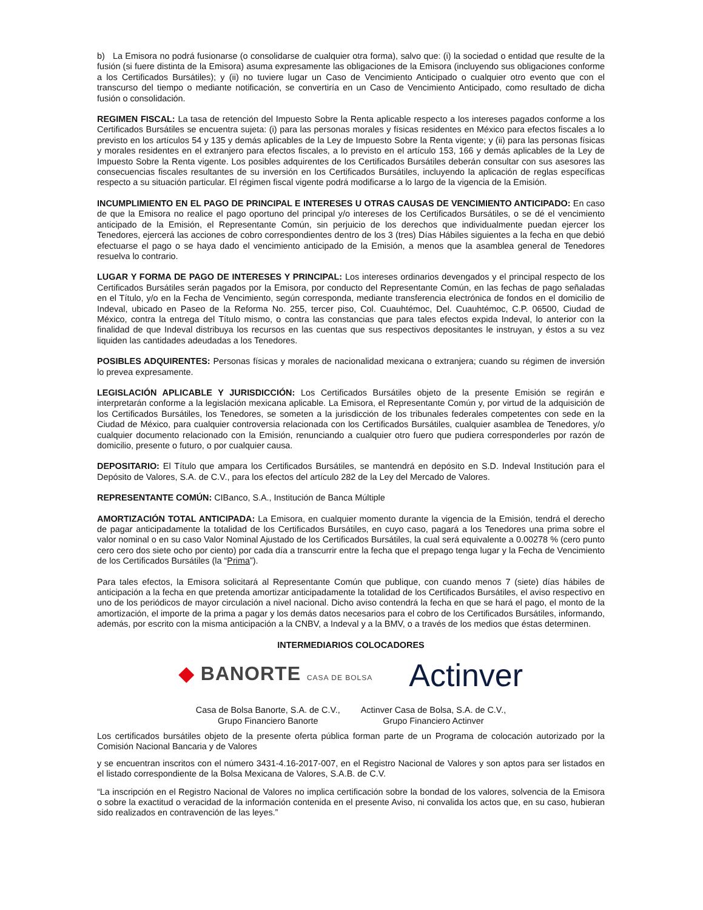b) La Emisora no podrá fusionarse (o consolidarse de cualquier otra forma), salvo que: (i) la sociedad o entidad que resulte de la fusión (si fuere distinta de la Emisora) asuma expresamente las obligaciones de la Emisora (incluyendo sus obligaciones conforme a los Certificados Bursátiles); y (ii) no tuviere lugar un Caso de Vencimiento Anticipado o cualquier otro evento que con el transcurso del tiempo o mediante notificación, se convertiría en un Caso de Vencimiento Anticipado, como resultado de dicha fusión o consolidación.
REGIMEN FISCAL: La tasa de retención del Impuesto Sobre la Renta aplicable respecto a los intereses pagados conforme a los Certificados Bursátiles se encuentra sujeta: (i) para las personas morales y físicas residentes en México para efectos fiscales a lo previsto en los artículos 54 y 135 y demás aplicables de la Ley de Impuesto Sobre la Renta vigente; y (ii) para las personas físicas y morales residentes en el extranjero para efectos fiscales, a lo previsto en el artículo 153, 166 y demás aplicables de la Ley de Impuesto Sobre la Renta vigente. Los posibles adquirentes de los Certificados Bursátiles deberán consultar con sus asesores las consecuencias fiscales resultantes de su inversión en los Certificados Bursátiles, incluyendo la aplicación de reglas específicas respecto a su situación particular. El régimen fiscal vigente podrá modificarse a lo largo de la vigencia de la Emisión.
INCUMPLIMIENTO EN EL PAGO DE PRINCIPAL E INTERESES U OTRAS CAUSAS DE VENCIMIENTO ANTICIPADO: En caso de que la Emisora no realice el pago oportuno del principal y/o intereses de los Certificados Bursátiles, o se dé el vencimiento anticipado de la Emisión, el Representante Común, sin perjuicio de los derechos que individualmente puedan ejercer los Tenedores, ejercerá las acciones de cobro correspondientes dentro de los 3 (tres) Días Hábiles siguientes a la fecha en que debió efectuarse el pago o se haya dado el vencimiento anticipado de la Emisión, a menos que la asamblea general de Tenedores resuelva lo contrario.
LUGAR Y FORMA DE PAGO DE INTERESES Y PRINCIPAL: Los intereses ordinarios devengados y el principal respecto de los Certificados Bursátiles serán pagados por la Emisora, por conducto del Representante Común, en las fechas de pago señaladas en el Título, y/o en la Fecha de Vencimiento, según corresponda, mediante transferencia electrónica de fondos en el domicilio de Indeval, ubicado en Paseo de la Reforma No. 255, tercer piso, Col. Cuauhtémoc, Del. Cuauhtémoc, C.P. 06500, Ciudad de México, contra la entrega del Título mismo, o contra las constancias que para tales efectos expida Indeval, lo anterior con la finalidad de que Indeval distribuya los recursos en las cuentas que sus respectivos depositantes le instruyan, y éstos a su vez liquiden las cantidades adeudadas a los Tenedores.
POSIBLES ADQUIRENTES: Personas físicas y morales de nacionalidad mexicana o extranjera; cuando su régimen de inversión lo prevea expresamente.
LEGISLACIÓN APLICABLE Y JURISDICCIÓN: Los Certificados Bursátiles objeto de la presente Emisión se regirán e interpretarán conforme a la legislación mexicana aplicable. La Emisora, el Representante Común y, por virtud de la adquisición de los Certificados Bursátiles, los Tenedores, se someten a la jurisdicción de los tribunales federales competentes con sede en la Ciudad de México, para cualquier controversia relacionada con los Certificados Bursátiles, cualquier asamblea de Tenedores, y/o cualquier documento relacionado con la Emisión, renunciando a cualquier otro fuero que pudiera corresponderles por razón de domicilio, presente o futuro, o por cualquier causa.
DEPOSITARIO: El Título que ampara los Certificados Bursátiles, se mantendrá en depósito en S.D. Indeval Institución para el Depósito de Valores, S.A. de C.V., para los efectos del artículo 282 de la Ley del Mercado de Valores.
REPRESENTANTE COMÚN: CIBanco, S.A., Institución de Banca Múltiple
AMORTIZACIÓN TOTAL ANTICIPADA: La Emisora, en cualquier momento durante la vigencia de la Emisión, tendrá el derecho de pagar anticipadamente la totalidad de los Certificados Bursátiles, en cuyo caso, pagará a los Tenedores una prima sobre el valor nominal o en su caso Valor Nominal Ajustado de los Certificados Bursátiles, la cual será equivalente a 0.00278 % (cero punto cero cero dos siete ocho por ciento) por cada día a transcurrir entre la fecha que el prepago tenga lugar y la Fecha de Vencimiento de los Certificados Bursátiles (la “Prima”).
Para tales efectos, la Emisora solicitará al Representante Común que publique, con cuando menos 7 (siete) días hábiles de anticipación a la fecha en que pretenda amortizar anticipadamente la totalidad de los Certificados Bursátiles, el aviso respectivo en uno de los periódicos de mayor circulación a nivel nacional. Dicho aviso contendrá la fecha en que se hará el pago, el monto de la amortización, el importe de la prima a pagar y los demás datos necesarios para el cobro de los Certificados Bursátiles, informando, además, por escrito con la misma anticipación a la CNBV, a Indeval y a la BMV, o a través de los medios que éstas determinen.
INTERMEDIARIOS COLOCADORES
◆ BANORTE CASA DE BOLSA
Actinver
Casa de Bolsa Banorte, S.A. de C.V.,
Grupo Financiero Banorte
Actinver Casa de Bolsa, S.A. de C.V.,
Grupo Financiero Actinver
Los certificados bursátiles objeto de la presente oferta pública forman parte de un Programa de colocación autorizado por la Comisión Nacional Bancaria y de Valores
y se encuentran inscritos con el número 3431-4.16-2017-007, en el Registro Nacional de Valores y son aptos para ser listados en el listado correspondiente de la Bolsa Mexicana de Valores, S.A.B. de C.V.
“La inscripción en el Registro Nacional de Valores no implica certificación sobre la bondad de los valores, solvencia de la Emisora o sobre la exactitud o veracidad de la información contenida en el presente Aviso, ni convalida los actos que, en su caso, hubieran sido realizados en contravención de las leyes.”